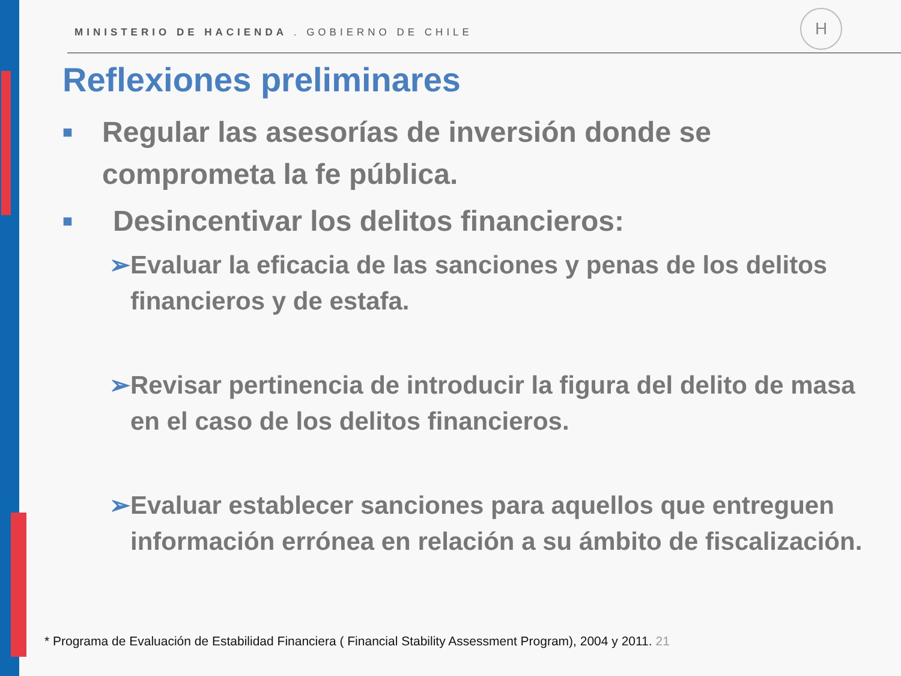MINISTERIO DE HACIENDA . GOBIERNO DE CHILE
H
Reflexiones preliminares
■ Regular las asesorías de inversión donde se comprometa la fe pública.
■ Desincentivar los delitos financieros:
➢ Evaluar la eficacia de las sanciones y penas de los delitos financieros y de estafa.
➢ Revisar pertinencia de introducir la figura del delito de masa en el caso de los delitos financieros.
➢ Evaluar establecer sanciones para aquellos que entreguen información errónea en relación a su ámbito de fiscalización.
* Programa de Evaluación de Estabilidad Financiera ( Financial Stability Assessment Program), 2004 y 2011. 21